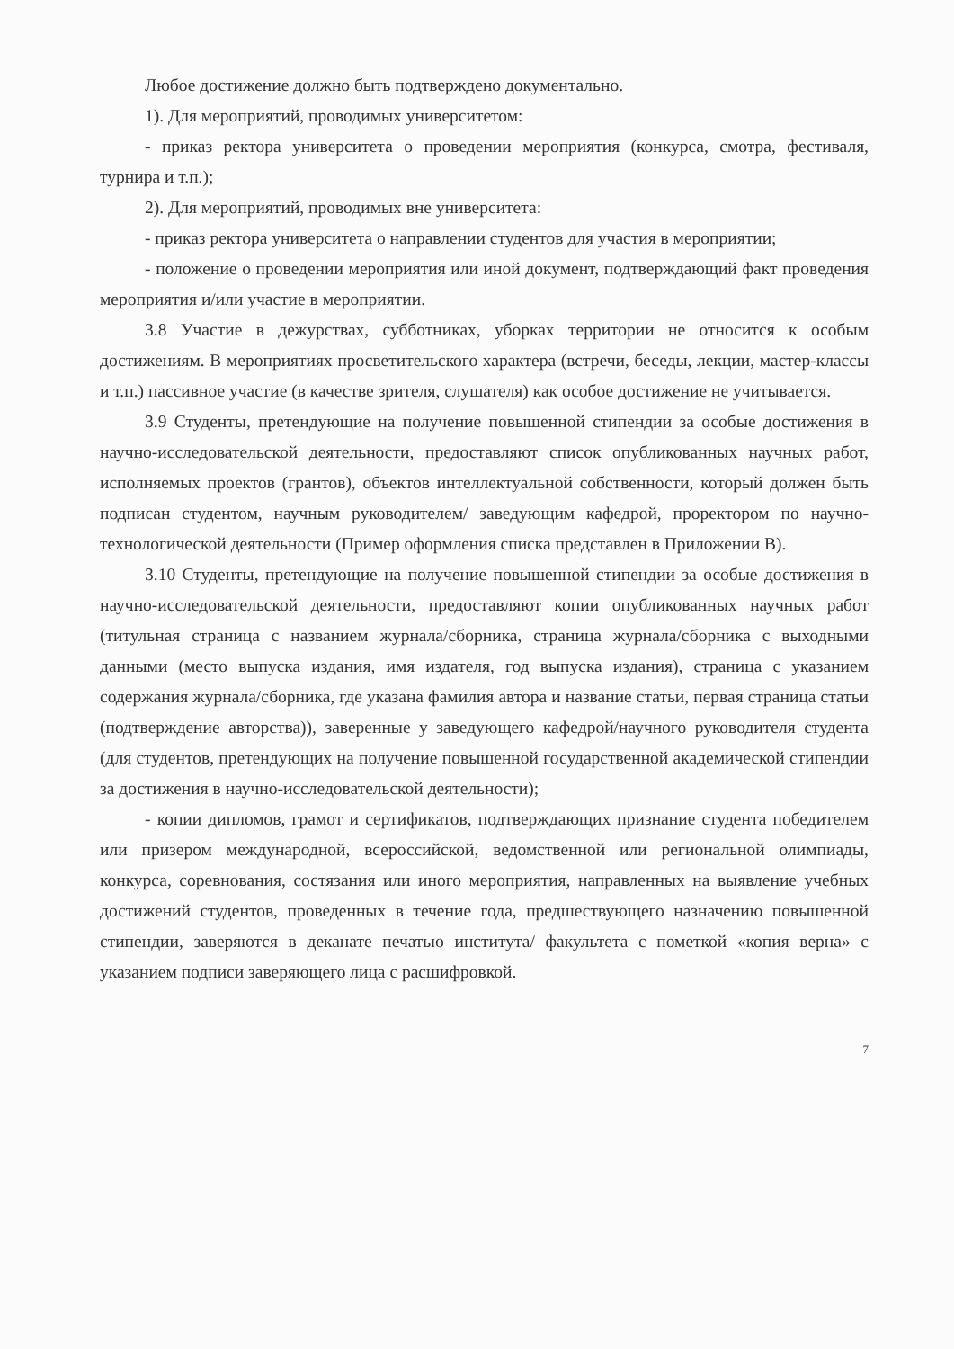Любое достижение должно быть подтверждено документально.
1). Для мероприятий, проводимых университетом:
- приказ ректора университета о проведении мероприятия (конкурса, смотра, фестиваля, турнира и т.п.);
2). Для мероприятий, проводимых вне университета:
- приказ ректора университета о направлении студентов для участия в мероприятии;
- положение о проведении мероприятия или иной документ, подтверждающий факт проведения мероприятия и/или участие в мероприятии.
3.8 Участие в дежурствах, субботниках, уборках территории не относится к особым достижениям. В мероприятиях просветительского характера (встречи, беседы, лекции, мастер-классы и т.п.) пассивное участие (в качестве зрителя, слушателя) как особое достижение не учитывается.
3.9 Студенты, претендующие на получение повышенной стипендии за особые достижения в научно-исследовательской деятельности, предоставляют список опубликованных научных работ, исполняемых проектов (грантов), объектов интеллектуальной собственности, который должен быть подписан студентом, научным руководителем/ заведующим кафедрой, проректором по научно-технологической деятельности (Пример оформления списка представлен в Приложении В).
3.10 Студенты, претендующие на получение повышенной стипендии за особые достижения в научно-исследовательской деятельности, предоставляют копии опубликованных научных работ (титульная страница с названием журнала/сборника, страница журнала/сборника с выходными данными (место выпуска издания, имя издателя, год выпуска издания), страница с указанием содержания журнала/сборника, где указана фамилия автора и название статьи, первая страница статьи (подтверждение авторства)), заверенные у заведующего кафедрой/научного руководителя студента (для студентов, претендующих на получение повышенной государственной академической стипендии за достижения в научно-исследовательской деятельности);
- копии дипломов, грамот и сертификатов, подтверждающих признание студента победителем или призером международной, всероссийской, ведомственной или региональной олимпиады, конкурса, соревнования, состязания или иного мероприятия, направленных на выявление учебных достижений студентов, проведенных в течение года, предшествующего назначению повышенной стипендии, заверяются в деканате печатью института/ факультета с пометкой «копия верна» с указанием подписи заверяющего лица с расшифровкой.
7